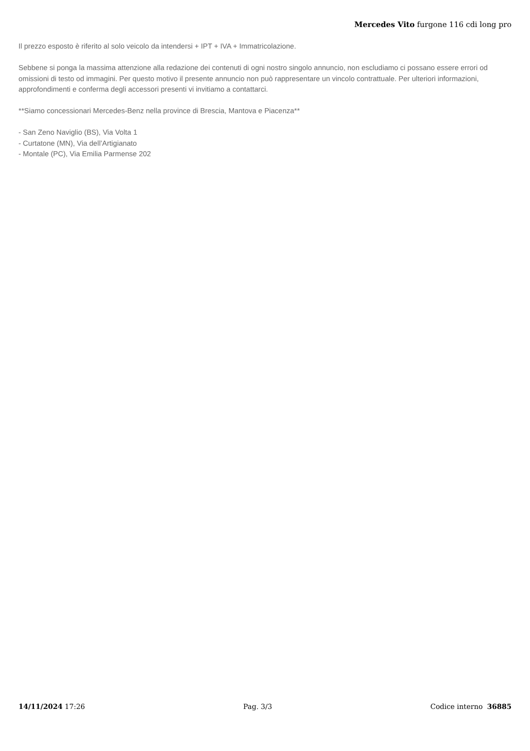Mercedes Vito furgone 116 cdi long pro
Il prezzo esposto è riferito al solo veicolo da intendersi + IPT + IVA + Immatricolazione.
Sebbene si ponga la massima attenzione alla redazione dei contenuti di ogni nostro singolo annuncio, non escludiamo ci possano essere errori od omissioni di testo od immagini. Per questo motivo il presente annuncio non può rappresentare un vincolo contrattuale. Per ulteriori informazioni, approfondimenti e conferma degli accessori presenti vi invitiamo a contattarci.
**Siamo concessionari Mercedes-Benz nella province di Brescia, Mantova e Piacenza**
- San Zeno Naviglio (BS), Via Volta 1
- Curtatone (MN), Via dell’Artigianato
- Montale (PC), Via Emilia Parmense 202
14/11/2024 17:26 Pag. 3/3 Codice interno 36885